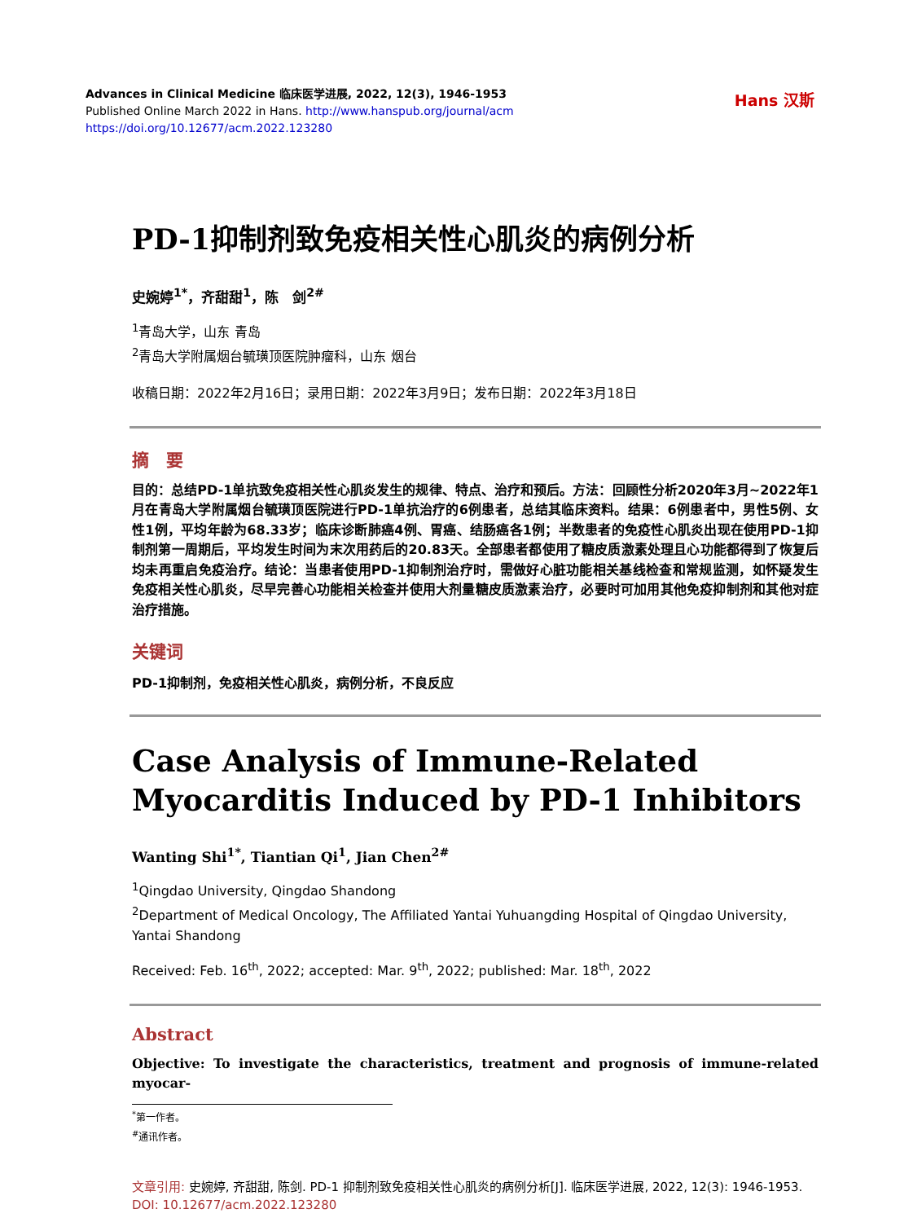Advances in Clinical Medicine 临床医学进展, 2022, 12(3), 1946-1953
Published Online March 2022 in Hans. http://www.hanspub.org/journal/acm
https://doi.org/10.12677/acm.2022.123280
Hans 汉斯
PD-1抑制剂致免疫相关性心肌炎的病例分析
史婉婷<sup>1*</sup>，齐甜甜<sup>1</sup>，陈　剑<sup>2#</sup>
<sup>1</sup> 青岛大学，山东 青岛
<sup>2</sup> 青岛大学附属烟台毓璜顶医院肿瘤科，山东 烟台
收稿日期：2022年2月16日；录用日期：2022年3月9日；发布日期：2022年3月18日
摘　要
目的：总结PD-1单抗致免疫相关性心肌炎发生的规律、特点、治疗和预后。方法：回顾性分析2020年3月~2022年1月在青岛大学附属烟台毓璜顶医院进行PD-1单抗治疗的6例患者，总结其临床资料。结果：6例患者中，男性5例、女性1例，平均年龄为68.33岁；临床诊断肺癌4例、胃癌、结肠癌各1例；半数患者的免疫性心肌炎出现在使用PD-1抑制剂第一周期后，平均发生时间为末次用药后的20.83天。全部患者都使用了糖皮质激素处理且心功能都得到了恢复后均未再重启免疫治疗。结论：当患者使用PD-1抑制剂治疗时，需做好心脏功能相关基线检查和常规监测，如怀疑发生免疫相关性心肌炎，尽早完善心功能相关检查并使用大剂量糖皮质激素治疗，必要时可加用其他免疫抑制剂和其他对症治疗措施。
关键词
PD-1抑制剂，免疫相关性心肌炎，病例分析，不良反应
Case Analysis of Immune-Related
Myocarditis Induced by PD-1 Inhibitors
Wanting Shi<sup>1*</sup>, Tiantian Qi<sup>1</sup>, Jian Chen<sup>2#</sup>
<sup>1</sup> Qingdao University, Qingdao Shandong
<sup>2</sup> Department of Medical Oncology, The Affiliated Yantai Yuhuangding Hospital of Qingdao University, Yantai Shandong
Received: Feb. 16<sup>th</sup>, 2022; accepted: Mar. 9<sup>th</sup>, 2022; published: Mar. 18<sup>th</sup>, 2022
Abstract
Objective: To investigate the characteristics, treatment and prognosis of immune-related myocar-
<sup>*</sup> 第一作者。
<sup>#</sup> 通讯作者。
文章引用: 史婉婷, 齐甜甜, 陈剑. PD-1 抑制剂致免疫相关性心肌炎的病例分析[J]. 临床医学进展, 2022, 12(3): 1946-1953. DOI: 10.12677/acm.2022.123280